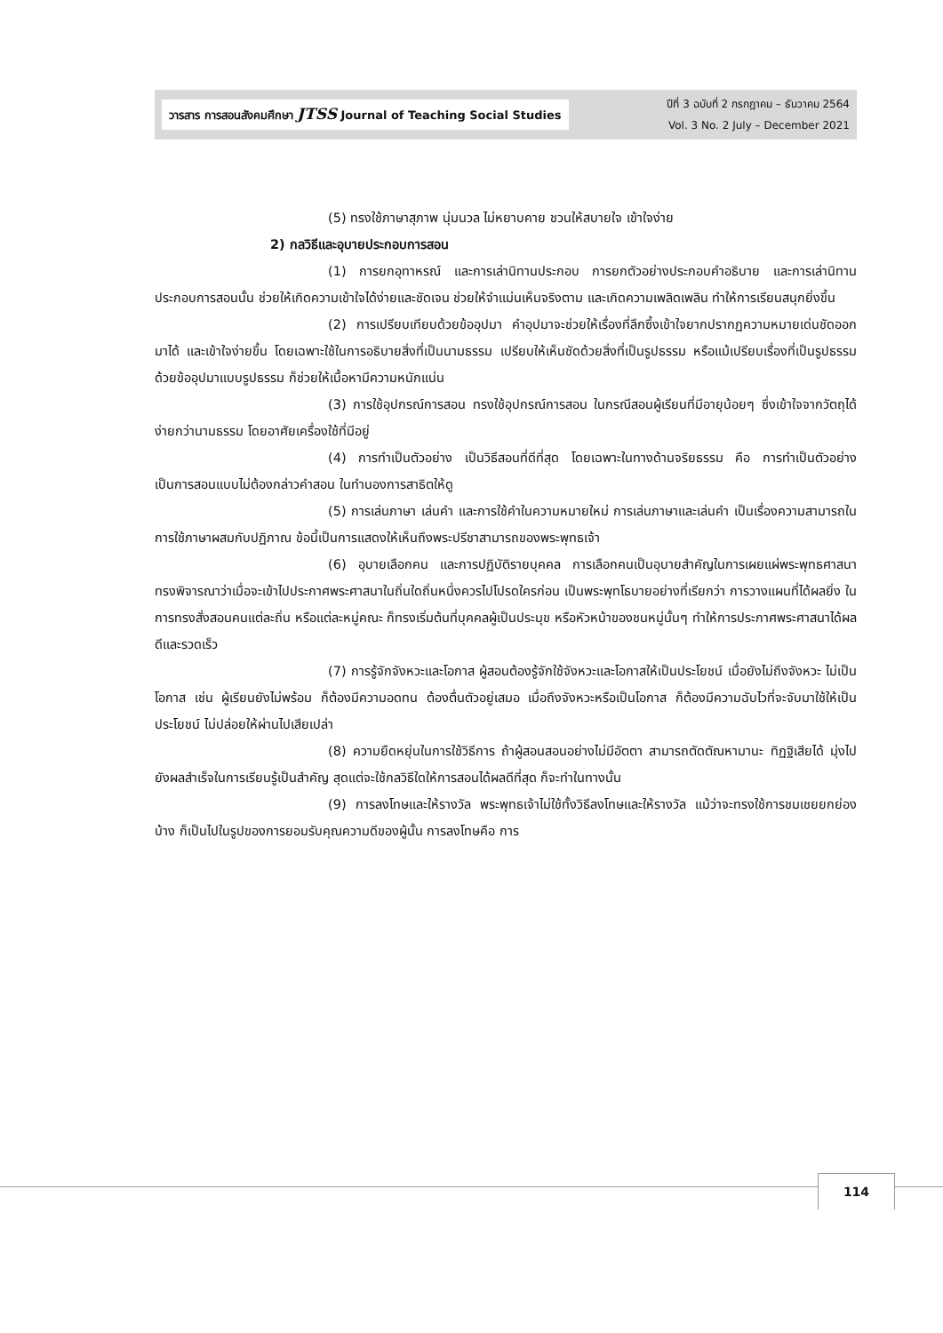วารสาร การสอนสังคมศึกษา JTSS Journal of Teaching Social Studies
ปีที่ 3 ฉบับที่ 2 กรกฎาคม – ธันวาคม 2564
Vol. 3 No. 2 July – December 2021
(5) ทรงใช้ภาษาสุภาพ นุ่มนวล ไม่หยาบคาย ชวนให้สบายใจ เข้าใจง่าย
2) กลวิธีและอุบายประกอบการสอน
(1) การยกอุทาหรณ์ และการเล่านิทานประกอบ การยกตัวอย่างประกอบคำอธิบาย และการเล่านิทานประกอบการสอนนั้น ช่วยให้เกิดความเข้าใจได้ง่ายและชัดเจน ช่วยให้จำแม่นเห็นจริงตาม และเกิดความเพลิดเพลิน ทำให้การเรียนสนุกยิ่งขึ้น
(2) การเปรียบเทียบด้วยข้ออุปมา คำอุปมาจะช่วยให้เรื่องที่ลึกซึ้งเข้าใจยากปรากฏความหมายเด่นชัดออกมาได้ และเข้าใจง่ายขึ้น โดยเฉพาะใช้ในการอธิบายสิ่งที่เป็นนามธรรม เปรียบให้เห็นชัดด้วยสิ่งที่เป็นรูปธรรม หรือแม้เปรียบเรื่องที่เป็นรูปธรรมด้วยข้ออุปมาแบบรูปธรรม ก็ช่วยให้เนื้อหามีความหนักแน่น
(3) การใช้อุปกรณ์การสอน ทรงใช้อุปกรณ์การสอน ในกรณีสอนผู้เรียนที่มีอายุน้อยๆ ซึ่งเข้าใจจากวัตถุได้ง่ายกว่านามธรรม โดยอาศัยเครื่องใช้ที่มีอยู่
(4) การทำเป็นตัวอย่าง เป็นวิธีสอนที่ดีที่สุด โดยเฉพาะในทางด้านจริยธรรม คือ การทำเป็นตัวอย่าง เป็นการสอนแบบไม่ต้องกล่าวคำสอน ในทำนองการสาธิตให้ดู
(5) การเล่นภาษา เล่นคำ และการใช้คำในความหมายใหม่ การเล่นภาษาและเล่นคำ เป็นเรื่องความสามารถในการใช้ภาษาผสมกับปฏิภาณ ข้อนี้เป็นการแสดงให้เห็นถึงพระปรีชาสามารถของพระพุทธเจ้า
(6) อุบายเลือกคน และการปฏิบัติรายบุคคล การเลือกคนเป็นอุบายสำคัญในการเผยแผ่พระพุทธศาสนา ทรงพิจารณาว่าเมื่อจะเข้าไปประกาศพระศาสนาในถิ่นใดถิ่นหนึ่งควรไปโปรดใครก่อน เป็นพระพุทโธบายอย่างที่เรียกว่า การวางแผนที่ได้ผลยิ่ง ในการทรงสั่งสอนคนแต่ละถิ่น หรือแต่ละหมู่คณะ ก็ทรงเริ่มต้นที่บุคคลผู้เป็นประมุข หรือหัวหน้าของชนหมู่นั้นๆ ทำให้การประกาศพระศาสนาได้ผลดีและรวดเร็ว
(7) การรู้จักจังหวะและโอกาส ผู้สอนต้องรู้จักใช้จังหวะและโอกาสให้เป็นประโยชน์ เมื่อยังไม่ถึงจังหวะ ไม่เป็นโอกาส เช่น ผู้เรียนยังไม่พร้อม ก็ต้องมีความอดทน ต้องตื่นตัวอยู่เสมอ เมื่อถึงจังหวะหรือเป็นโอกาส ก็ต้องมีความฉับไวที่จะจับมาใช้ให้เป็นประโยชน์ ไม่ปล่อยให้ผ่านไปเสียเปล่า
(8) ความยืดหยุ่นในการใช้วิธีการ ถ้าผู้สอนสอนอย่างไม่มีอัตตา สามารถตัดตัณหามานะ ทิฏฐิเสียได้ มุ่งไปยังผลสำเร็จในการเรียนรู้เป็นสำคัญ สุดแต่จะใช้กลวิธีใดให้การสอนได้ผลดีที่สุด ก็จะทำในทางนั้น
(9) การลงโทษและให้รางวัล พระพุทธเจ้าไม่ใช้ทั้งวิธีลงโทษและให้รางวัล แม้ว่าจะทรงใช้การชมเชยยกย่องบ้าง ก็เป็นไปในรูปของการยอมรับคุณความดีของผู้นั้น การลงโทษคือ การ
114